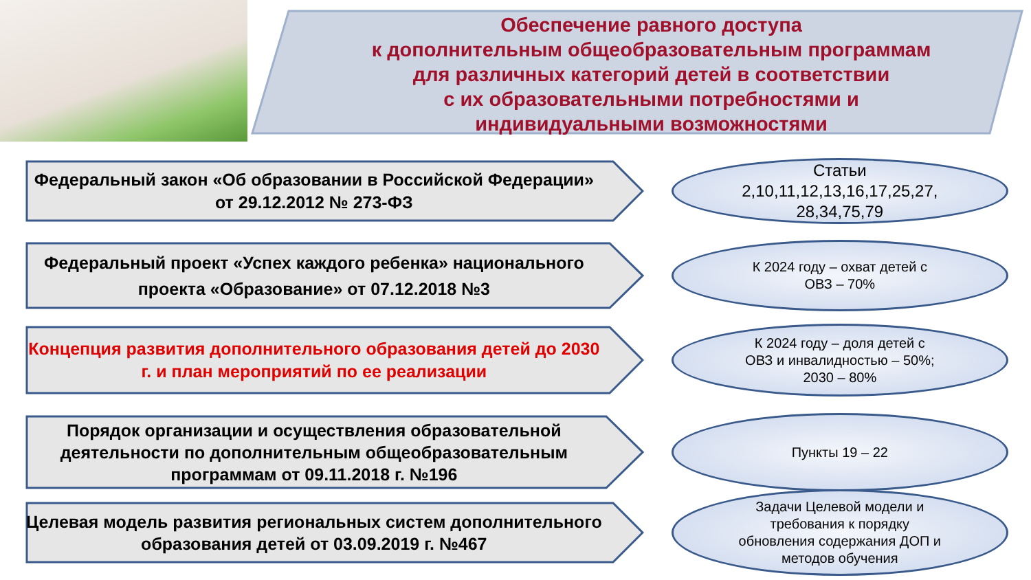Обеспечение равного доступа
к дополнительным общеобразовательным программам
для различных категорий детей в соответствии
с их образовательными потребностями и
индивидуальными возможностями
Федеральный закон «Об образовании в Российской Федерации» от 29.12.2012 № 273-ФЗ
Статьи
2,10,11,12,13,16,17,25,27,
28,34,75,79
Федеральный проект «Успех каждого ребенка» национального проекта «Образование» от 07.12.2018 №3
К 2024 году – охват детей с
ОВЗ – 70%
Концепция развития дополнительного образования детей до 2030 г. и план мероприятий по ее реализации
К 2024 году – доля детей с
ОВЗ и инвалидностью – 50%;
2030 – 80%
Порядок организации и осуществления образовательной деятельности по дополнительным общеобразовательным программам от 09.11.2018 г. №196
Пункты 19 – 22
Целевая модель развития региональных систем дополнительного образования детей от 03.09.2019 г. №467
Задачи Целевой модели и
требования к порядку
обновления содержания ДОП и
методов обучения